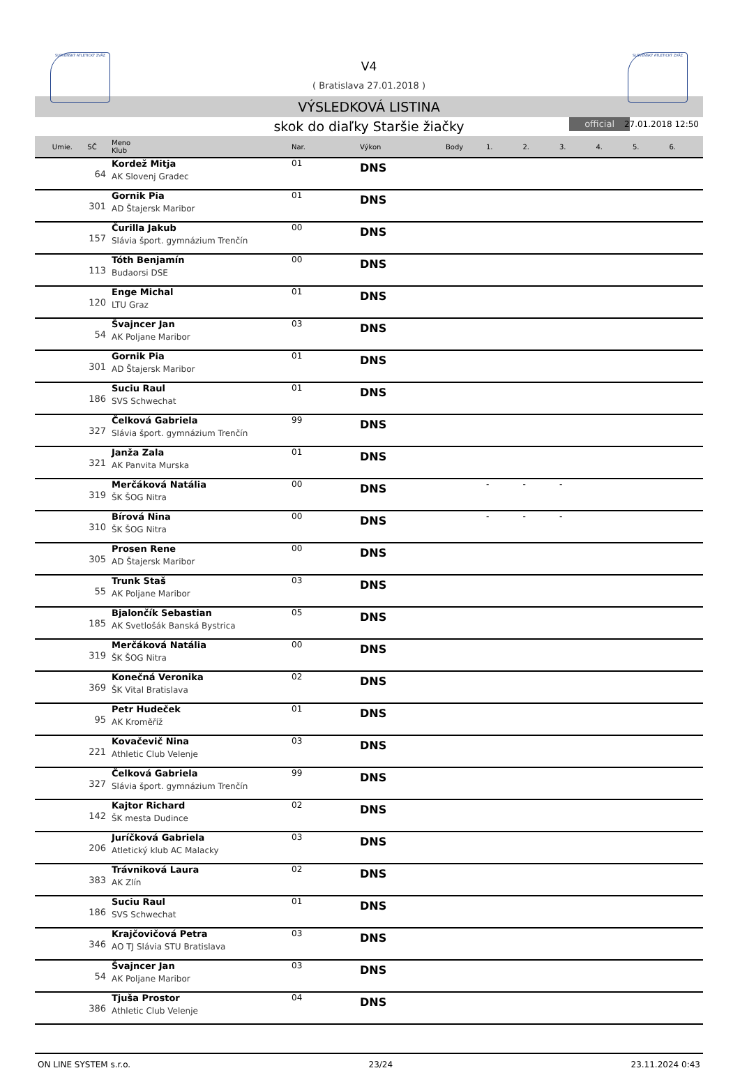SLOVENSKÝ ATLETICKÝ ZVÄZ SLOVENSKÝ ATLETICKÝ ZVÄZ
V4
( Bratislava 27.01.2018 )
VÝSLEDKOVÁ LISTINA
skok do diaľky Staršie žiačky official 27.01.2018 12:50
| Umie. | SČ | Meno Klub | Nar. | Výkon | Body | 1. | 2. | 3. | 4. | 5. | 6. |
| --- | --- | --- | --- | --- | --- | --- | --- | --- | --- | --- | --- |
| | 64 | Kordež Mitja AK Slovenj Gradec | 01 | DNS | | | | | | | |
| | 301 | Gornik Pia AD Štajersk Maribor | 01 | DNS | | | | | | | |
| | 157 | Čurilla Jakub Slávia šport. gymnázium Trenčín | 00 | DNS | | | | | | | |
| | 113 | Tóth Benjamín Budaorsi DSE | 00 | DNS | | | | | | | |
| | 120 | Enge Michal LTU Graz | 01 | DNS | | | | | | | |
| | 54 | Švajncer Jan AK Poljane Maribor | 03 | DNS | | | | | | | |
| | 301 | Gornik Pia AD Štajersk Maribor | 01 | DNS | | | | | | | |
| | 186 | Suciu Raul SVS Schwechat | 01 | DNS | | | | | | | |
| | 327 | Čelková Gabriela Slávia šport. gymnázium Trenčín | 99 | DNS | | | | | | | |
| | 321 | Janža Zala AK Panvita Murska | 01 | DNS | | | | | | | |
| | 319 | Merčáková Natália ŠK ŠOG Nitra | 00 | DNS | | - | - | - | | | |
| | 310 | Bírová Nina ŠK ŠOG Nitra | 00 | DNS | | - | - | - | | | |
| | 305 | Prosen Rene AD Štajersk Maribor | 00 | DNS | | | | | | | |
| | 55 | Trunk Staš AK Poljane Maribor | 03 | DNS | | | | | | | |
| | 185 | Bjalončík Sebastian AK Svetlošák Banská Bystrica | 05 | DNS | | | | | | | |
| | 319 | Merčáková Natália ŠK ŠOG Nitra | 00 | DNS | | | | | | | |
| | 369 | Konečná Veronika ŠK Vital Bratislava | 02 | DNS | | | | | | | |
| | 95 | Petr Hudeček AK Kroměříž | 01 | DNS | | | | | | | |
| | 221 | Kovačevič Nina Athletic Club Velenje | 03 | DNS | | | | | | | |
| | 327 | Čelková Gabriela Slávia šport. gymnázium Trenčín | 99 | DNS | | | | | | | |
| | 142 | Kajtor Richard ŠK mesta Dudince | 02 | DNS | | | | | | | |
| | 206 | Juríčková Gabriela Atletický klub AC Malacky | 03 | DNS | | | | | | | |
| | 383 | Trávniková Laura AK Zlín | 02 | DNS | | | | | | | |
| | 186 | Suciu Raul SVS Schwechat | 01 | DNS | | | | | | | |
| | 346 | Krajčovičová Petra AO TJ Slávia STU Bratislava | 03 | DNS | | | | | | | |
| | 54 | Švajncer Jan AK Poljane Maribor | 03 | DNS | | | | | | | |
| | 386 | Tjuša Prostor Athletic Club Velenje | 04 | DNS | | | | | | | |
ON LINE SYSTEM s.r.o. 23/24 23.11.2024 0:43